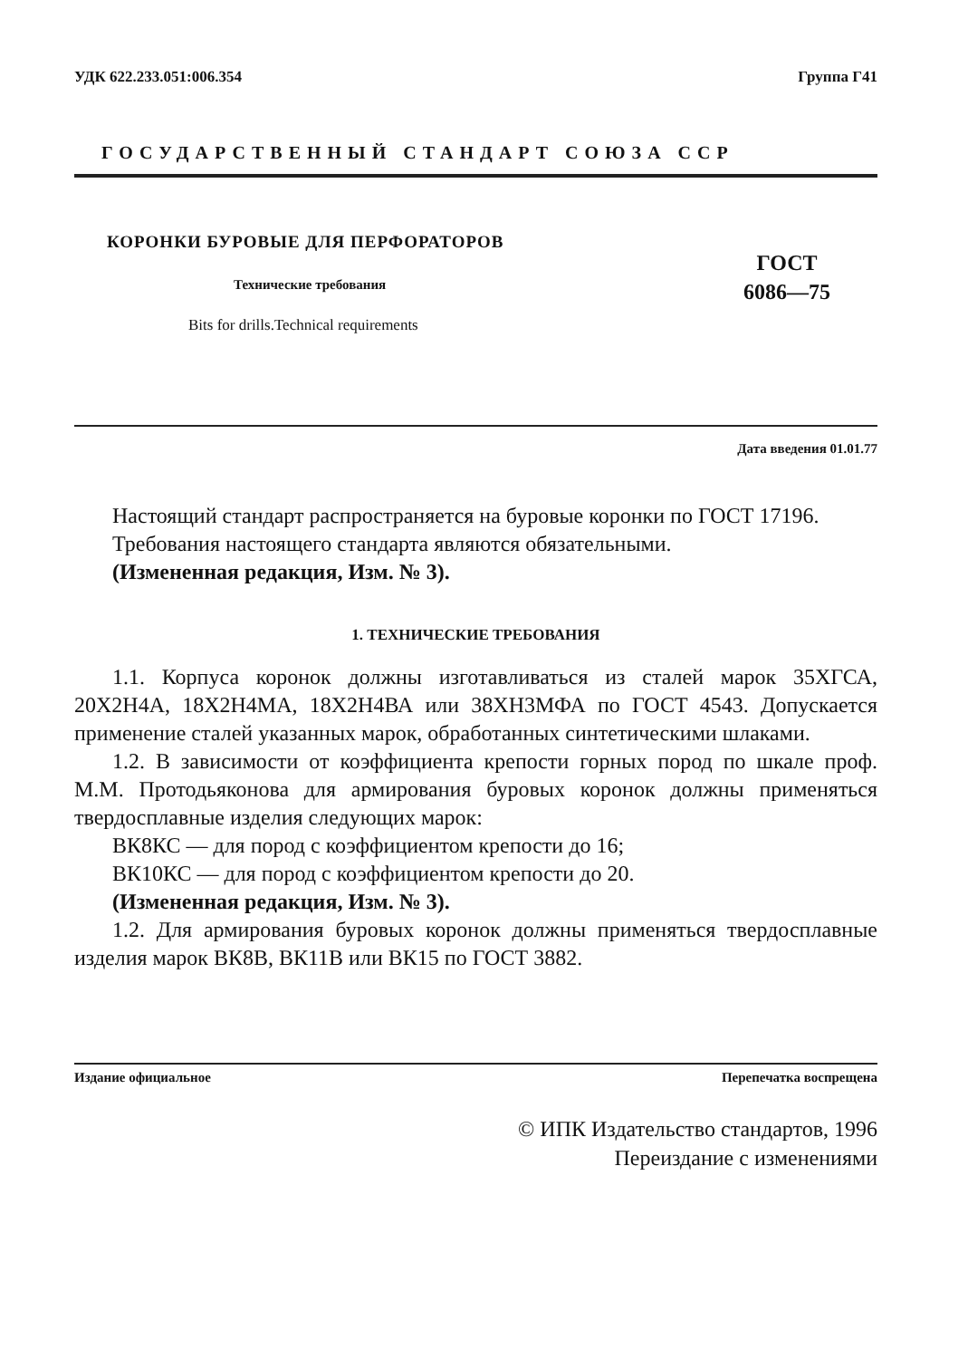УДК 622.233.051:006.354 Группа Г41
ГОСУДАРСТВЕННЫЙ СТАНДАРТ СОЮЗА ССР
КОРОНКИ БУРОВЫЕ ДЛЯ ПЕРФОРАТОРОВ
Технические требования
Bits for drills.Technical requirements
ГОСТ
6086—75
Дата введения 01.01.77
Настоящий стандарт распространяется на буровые коронки по ГОСТ 17196.
Требования настоящего стандарта являются обязательными.
(Измененная редакция, Изм. № 3).
1. ТЕХНИЧЕСКИЕ ТРЕБОВАНИЯ
1.1. Корпуса коронок должны изготавливаться из сталей марок 35ХГСА, 20Х2Н4А, 18Х2Н4МА, 18Х2Н4ВА или 38ХН3МФА по ГОСТ 4543. Допускается применение сталей указанных марок, обработанных синтетическими шлаками.
1.2. В зависимости от коэффициента крепости горных пород по шкале проф. М.М. Протодьяконова для армирования буровых коронок должны применяться твердосплавные изделия следующих марок:
ВК8КС — для пород с коэффициентом крепости до 16;
ВК10КС — для пород с коэффициентом крепости до 20.
(Измененная редакция, Изм. № 3).
1.2. Для армирования буровых коронок должны применяться твердосплавные изделия марок ВК8В, ВК11В или ВК15 по ГОСТ 3882.
Издание официальное Перепечатка воспрещена
© ИПК Издательство стандартов, 1996
Переиздание с изменениями